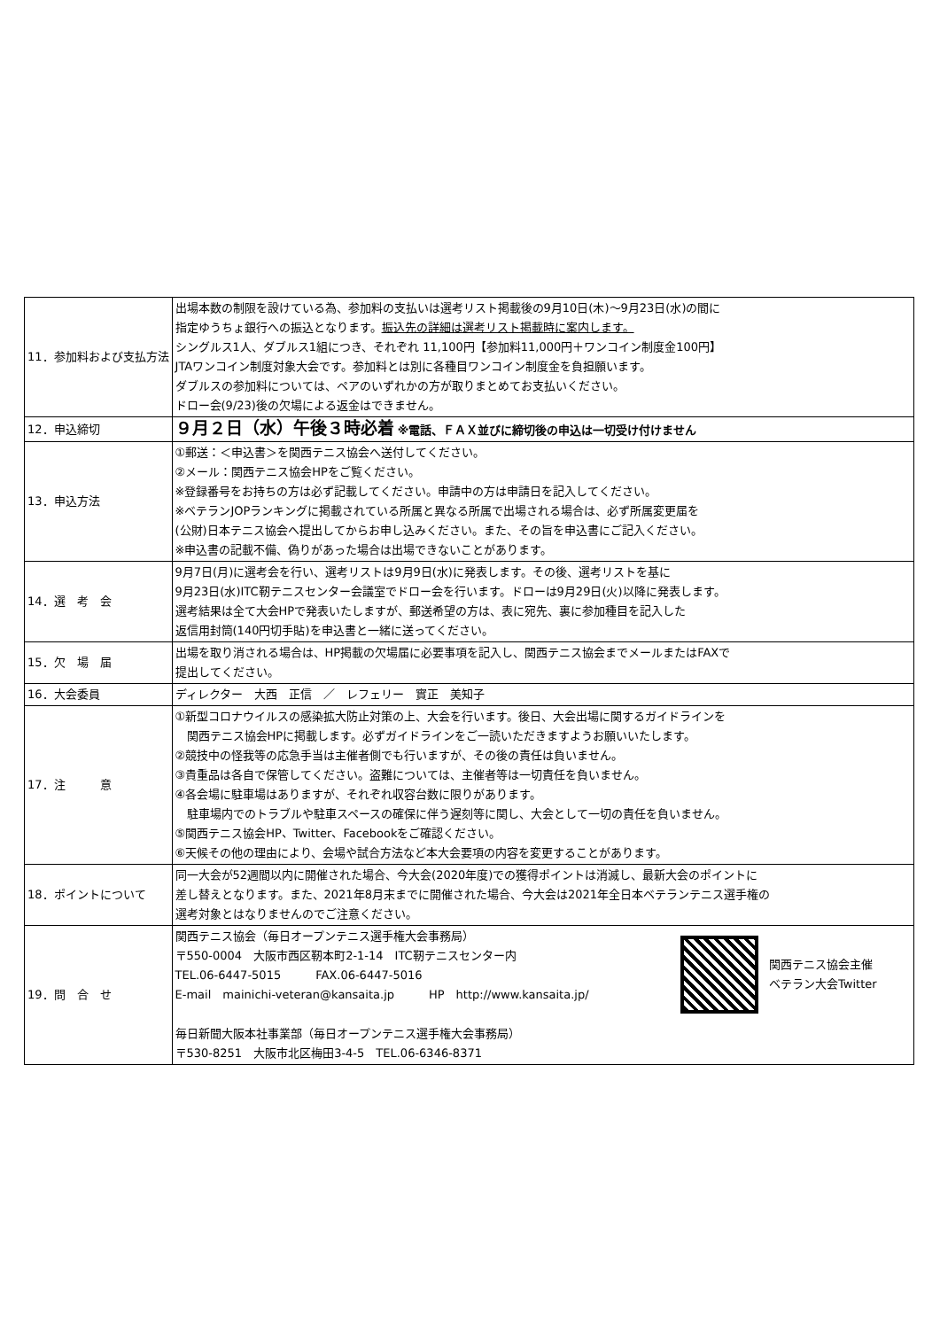| 11．参加料および支払方法 | 出場本数の制限を設けている為、参加料の支払いは選考リスト掲載後の9月10日(木)～9月23日(水)の間に 指定ゆうちょ銀行への振込となります。 振込先の詳細は選考リスト掲載時に案内します。 シングルス1人、ダブルス1組につき、それぞれ 11,100円【参加料11,000円＋ワンコイン制度金100円】 JTAワンコイン制度対象大会です。参加料とは別に各種目ワンコイン制度金を負担願います。 ダブルスの参加料については、ペアのいずれかの方が取りまとめてお支払いください。 ドロー会(9/23)後の欠場による返金はできません。 |
| 12．申込締切 | ９月２日（水）午後３時必着 ※電話、ＦＡＸ並びに締切後の申込は一切受け付けません |
| 13．申込方法 | ①郵送：＜申込書＞を関西テニス協会へ送付してください。 ②メール：関西テニス協会HPをご覧ください。 ※登録番号をお持ちの方は必ず記載してください。申請中の方は申請日を記入してください。 ※ベテランJOPランキングに掲載されている所属と異なる所属で出場される場合は、必ず所属変更届を (公財)日本テニス協会へ提出してからお申し込みください。また、その旨を申込書にご記入ください。 ※申込書の記載不備、偽りがあった場合は出場できないことがあります。 |
| 14．選 考 会 | 9月7日(月)に選考会を行い、選考リストは9月9日(水)に発表します。その後、選考リストを基に 9月23日(水)ITC靭テニスセンター会議室でドロー会を行います。ドローは9月29日(火)以降に発表します。 選考結果は全て大会HPで発表いたしますが、郵送希望の方は、表に宛先、裏に参加種目を記入した 返信用封筒(140円切手貼)を申込書と一緒に送ってください。 |
| 15．欠 場 届 | 出場を取り消される場合は、HP掲載の欠場届に必要事項を記入し、関西テニス協会までメールまたはFAXで 提出してください。 |
| 16．大会委員 | ディレクター 大西 正信 ／ レフェリー 實正 美知子 |
| 17．注 意 | ①新型コロナウイルスの感染拡大防止対策の上、大会を行います。後日、大会出場に関するガイドラインを 関西テニス協会HPに掲載します。必ずガイドラインをご一読いただきますようお願いいたします。 ②競技中の怪我等の応急手当は主催者側でも行いますが、その後の責任は負いません。 ③貴重品は各自で保管してください。盗難については、主催者等は一切責任を負いません。 ④各会場に駐車場はありますが、それぞれ収容台数に限りがあります。 駐車場内でのトラブルや駐車スペースの確保に伴う遅刻等に関し、大会として一切の責任を負いません。 ⑤関西テニス協会HP、Twitter、Facebookをご確認ください。 ⑥天候その他の理由により、会場や試合方法など本大会要項の内容を変更することがあります。 |
| 18．ポイントについて | 同一大会が52週間以内に開催された場合、今大会(2020年度)での獲得ポイントは消滅し、最新大会のポイントに 差し替えとなります。また、2021年8月末までに開催された場合、今大会は2021年全日本ベテランテニス選手権の 選考対象とはなりませんのでご注意ください。 |
| 19．問 合 せ | 関西テニス協会主催 ベテラン大会Twitter 関西テニス協会（毎日オープンテニス選手権大会事務局） 〒550-0004 大阪市西区靭本町2-1-14 ITC靭テニスセンター内 TEL.06-6447-5015 FAX.06-6447-5016 E-mail mainichi-veteran@kansaita.jp HP http://www.kansaita.jp/ 毎日新聞大阪本社事業部（毎日オープンテニス選手権大会事務局） 〒530-8251 大阪市北区梅田3-4-5 TEL.06-6346-8371 |